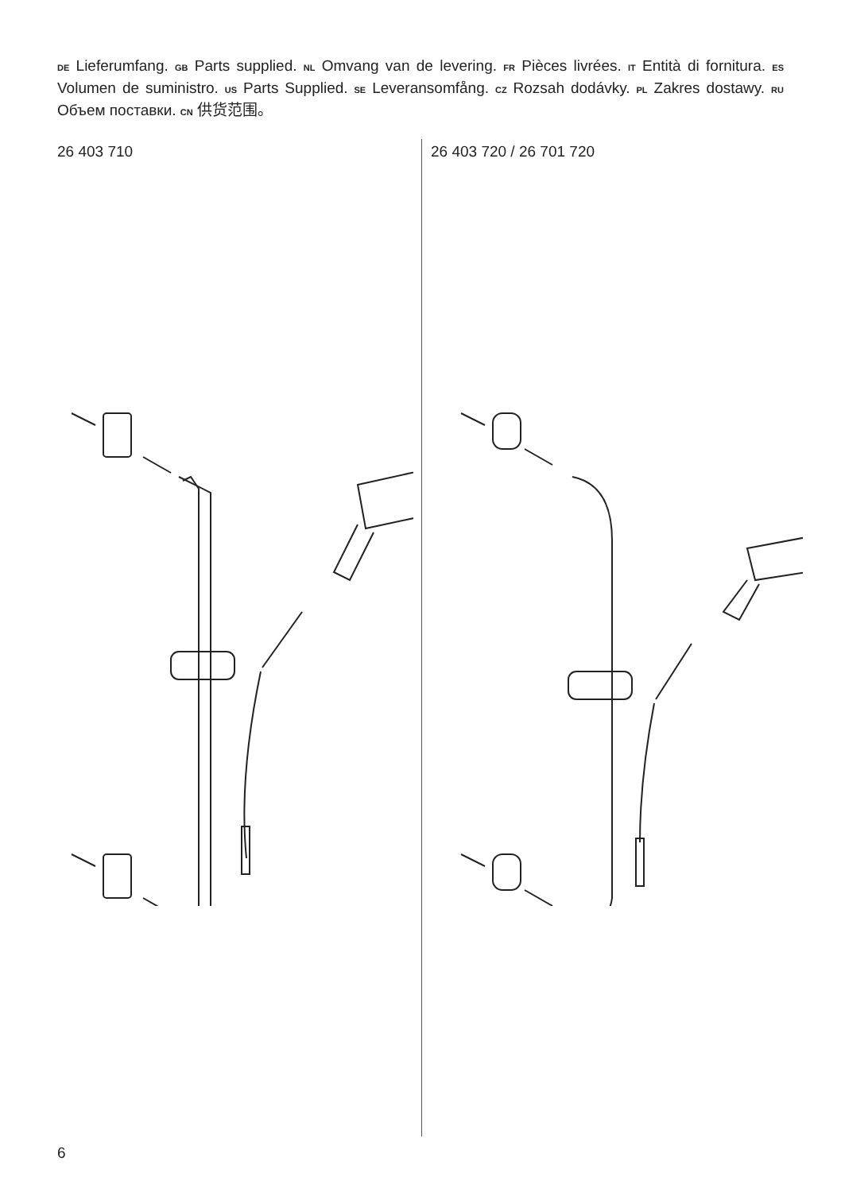DE Lieferumfang. GB Parts supplied. NL Omvang van de levering. FR Pièces livrées. IT Entità di fornitura. ES Volumen de suministro. US Parts Supplied. SE Leveransomfång. CZ Rozsah dodávky. PL Zakres dostawy. RU Объем поставки. CN 供货范围。
26 403 710 26 403 720 / 26 701 720
6